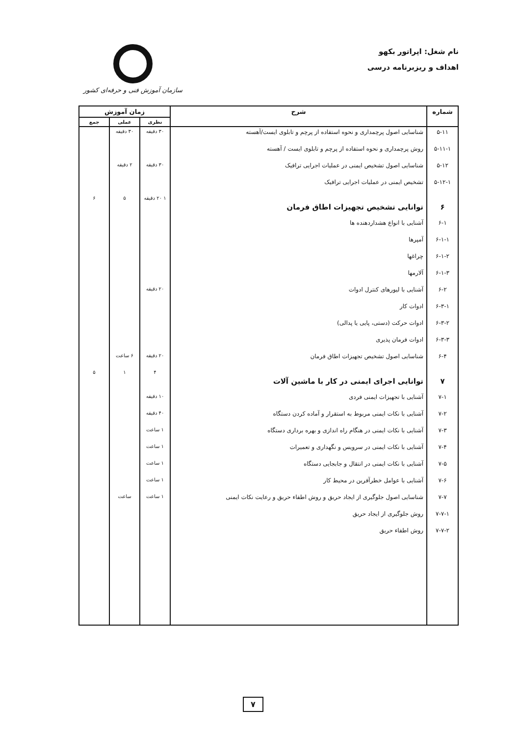نام شغل: اپراتور بکهو
اهداف و ریزبرنامه درسی
سازمان آموزش فنی و حرفه‌ای کشور
| شماره | شرح | زمان آموزش | | |
| --- | --- | --- | --- | --- |
| | | نظری | عملی | جمع |
| ۵-۱۱ | شناسایی اصول پرچمداری و نحوه استفاده از پرچم و تابلوی ایست/آهسته | ۳۰ دقیقه | ۳۰ دقیقه | |
| ۵-۱۱-۱ | روش پرچمداری و نحوه استفاده از پرچم و تابلوی ایست / آهسته | | | |
| ۵-۱۲ | شناسایی اصول تشخیص ایمنی در عملیات اجرایی ترافیک | ۳۰ دقیقه | ۲ دقیقه | |
| ۵-۱۲-۱ | تشخیص ایمنی در عملیات اجرایی ترافیک | | | |
| ۶ | توانایی تشخیص تجهیزات اطاق فرمان | ۱ ۲۰ دقیقه | ۵ | ۶ |
| ۶-۱ | آشنایی با انواع هشداردهنده ها | | | |
| ۶-۱-۱ | آمپرها | | | |
| ۶-۱-۲ | چراغها | | | |
| ۶-۱-۳ | آلارمها | | | |
| ۶-۲ | آشنایی با لیورهای کنترل ادوات | ۲۰ دقیقه | | |
| ۶-۳-۱ | ادوات کار | | | |
| ۶-۳-۲ | ادوات حرکت (دستی، پایی یا پدالی) | | | |
| ۶-۳-۳ | ادوات فرمان پذیری | | | |
| ۶-۴ | شناسایی اصول تشخیص تجهیزات اطاق فرمان | ۲۰ دقیقه | ۶ ساعت | |
| ۷ | توانایی اجرای ایمنی در کار با ماشین آلات | ۴ | ۱ | ۵ |
| ۷-۱ | آشنایی با تجهیزات ایمنی فردی | ۱۰ دقیقه | | |
| ۷-۲ | آشنایی با نکات ایمنی مربوط به استقرار و آماده کردن دستگاه | ۴۰ دقیقه | | |
| ۷-۳ | آشنایی با نکات ایمنی در هنگام راه اندازی و بهره برداری دستگاه | ۱ ساعت | | |
| ۷-۴ | آشنایی با نکات ایمنی در سرویس و نگهداری و تعمیرات | ۱ ساعت | | |
| ۷-۵ | آشنایی با نکات ایمنی در انتقال و جابجایی دستگاه | ۱ ساعت | | |
| ۷-۶ | آشنایی با عوامل خطرآفرین در محیط کار | ۱ ساعت | | |
| ۷-۷ | شناسایی اصول جلوگیری از ایجاد حریق و روش اطفاء حریق و رعایت نکات ایمنی | ۱ ساعت | ساعت | |
| ۷-۷-۱ | روش جلوگیری از ایجاد حریق | | | |
| ۷-۷-۲ | روش اطفاء حریق | | | |
۷